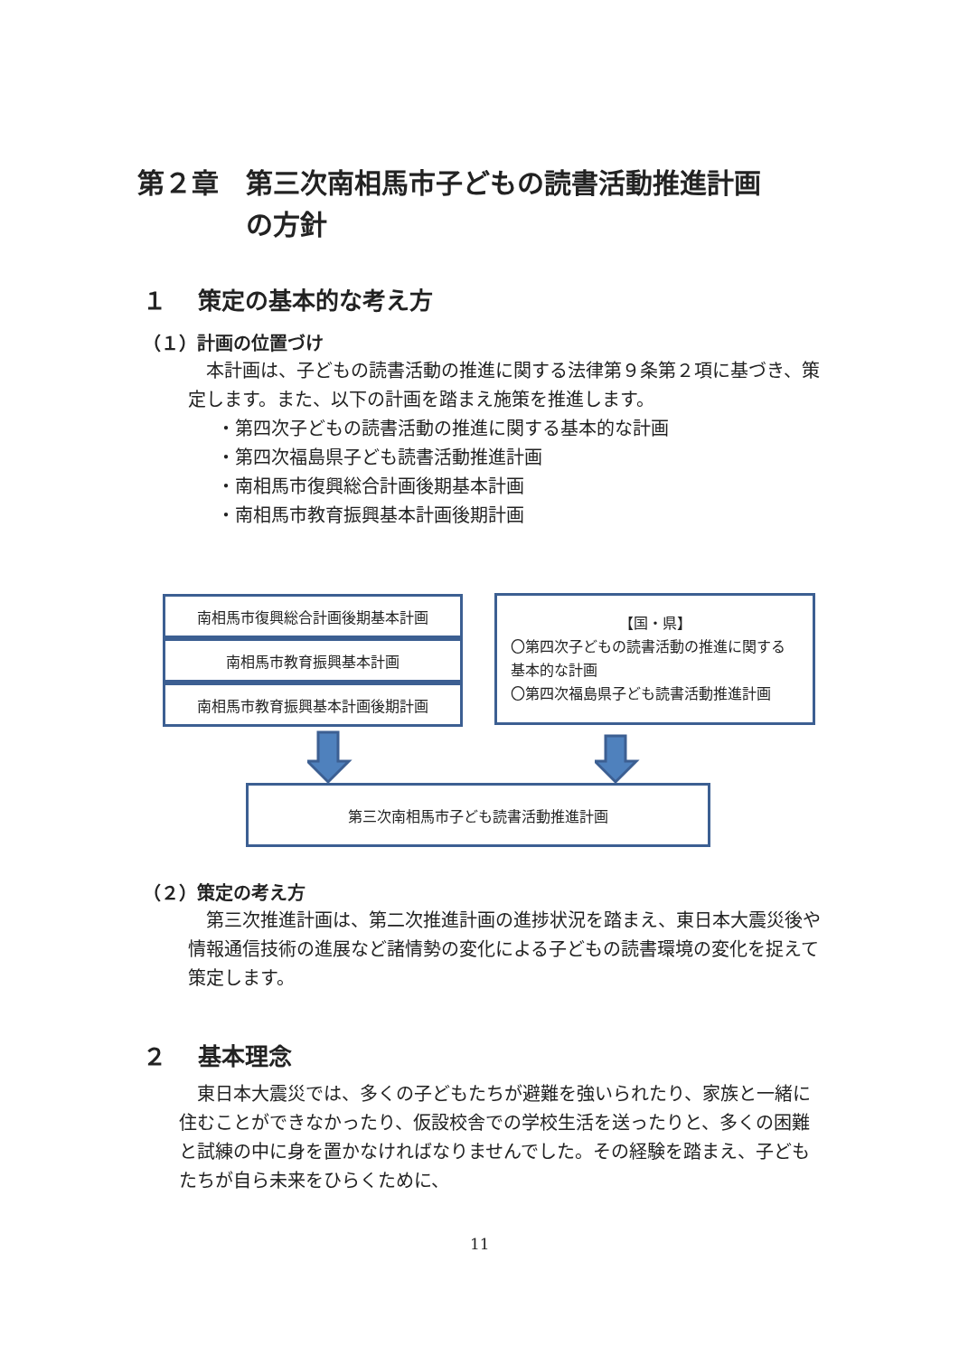第２章 第三次南相馬市子どもの読書活動推進計画
の方針
１　 策定の基本的な考え方
（１）計画の位置づけ
　本計画は、子どもの読書活動の推進に関する法律第９条第２項に基づき、策定します。また、以下の計画を踏まえ施策を推進します。
・第四次子どもの読書活動の推進に関する基本的な計画
・第四次福島県子ども読書活動推進計画
・南相馬市復興総合計画後期基本計画
・南相馬市教育振興基本計画後期計画
南相馬市復興総合計画後期基本計画
南相馬市教育振興基本計画
南相馬市教育振興基本計画後期計画
【国・県】
〇第四次子どもの読書活動の推進に関する基本的な計画
〇第四次福島県子ども読書活動推進計画
第三次南相馬市子ども読書活動推進計画
（２）策定の考え方
　第三次推進計画は、第二次推進計画の進捗状況を踏まえ、東日本大震災後や情報通信技術の進展など諸情勢の変化による子どもの読書環境の変化を捉えて策定します。
２　 基本理念
　東日本大震災では、多くの子どもたちが避難を強いられたり、家族と一緒に住むことができなかったり、仮設校舎での学校生活を送ったりと、多くの困難と試練の中に身を置かなければなりませんでした。その経験を踏まえ、子どもたちが自ら未来をひらくために、
11